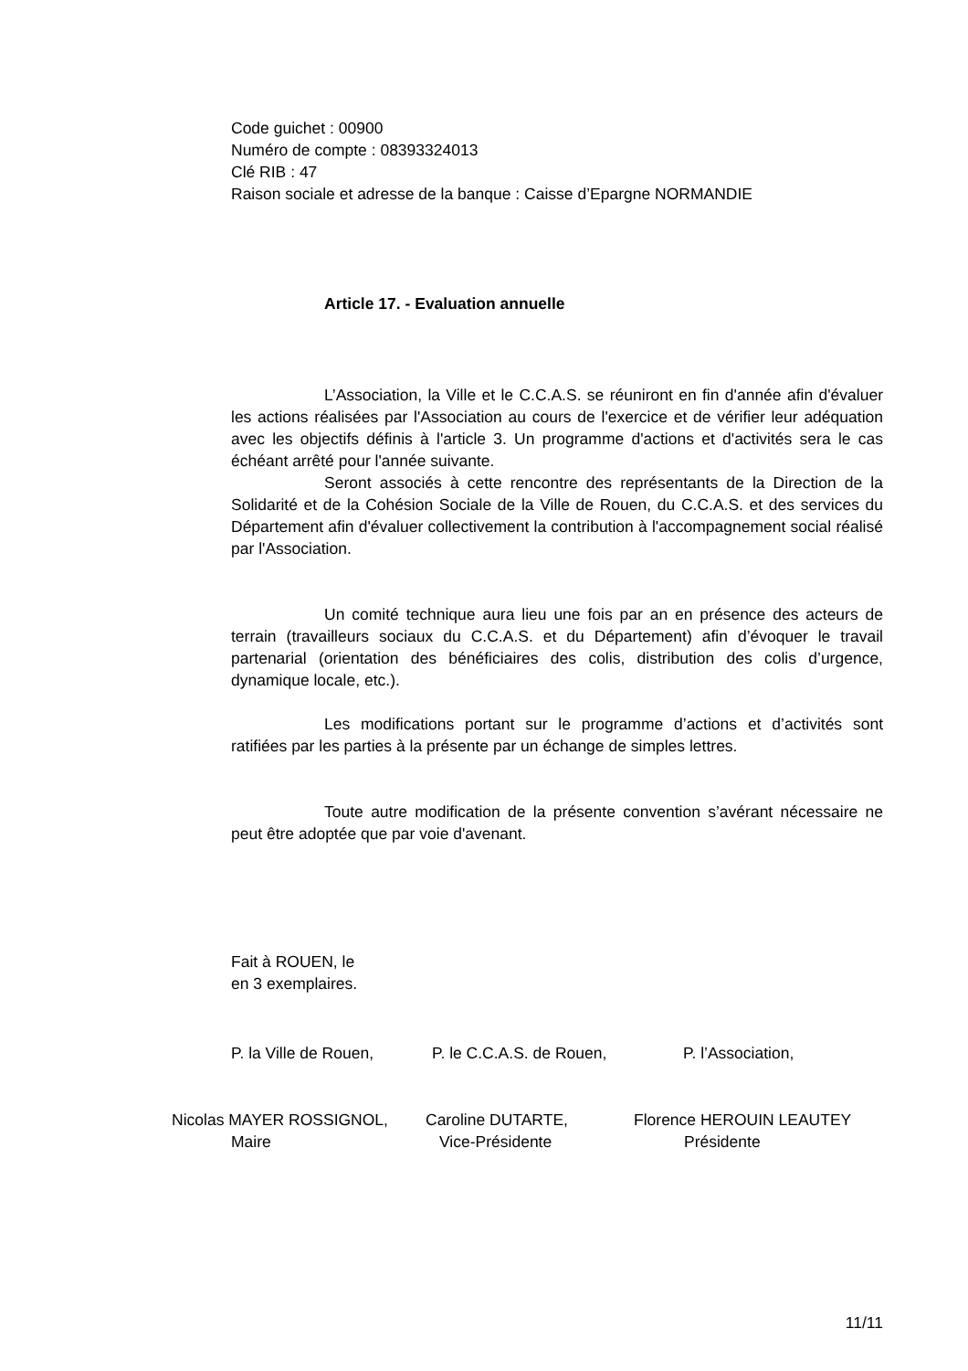Code guichet : 00900
Numéro de compte : 08393324013
Clé RIB : 47
Raison sociale et adresse de la banque : Caisse d’Epargne NORMANDIE
Article 17. - Evaluation annuelle
L’Association, la Ville et le C.C.A.S. se réuniront en fin d'année afin d'évaluer les actions réalisées par l'Association au cours de l'exercice et de vérifier leur adéquation avec les objectifs définis à l'article 3. Un programme d'actions et d'activités sera le cas échéant arrêté pour l'année suivante.
Seront associés à cette rencontre des représentants de la Direction de la Solidarité et de la Cohésion Sociale de la Ville de Rouen, du C.C.A.S. et des services du Département afin d'évaluer collectivement la contribution à l'accompagnement social réalisé par l'Association.
Un comité technique aura lieu une fois par an en présence des acteurs de terrain (travailleurs sociaux du C.C.A.S. et du Département) afin d’évoquer le travail partenarial (orientation des bénéficiaires des colis, distribution des colis d’urgence, dynamique locale, etc.).
Les modifications portant sur le programme d’actions et d’activités sont ratifiées par les parties à la présente par un échange de simples lettres.
Toute autre modification de la présente convention s’avérant nécessaire ne peut être adoptée que par voie d'avenant.
Fait à ROUEN, le
en 3 exemplaires.
P. la Ville de Rouen,
P. le C.C.A.S. de Rouen, P. l’Association,
Nicolas MAYER ROSSIGNOL,
Maire
Caroline DUTARTE,
Vice-Présidente
Florence HEROUIN LEAUTEY
Présidente
11/11